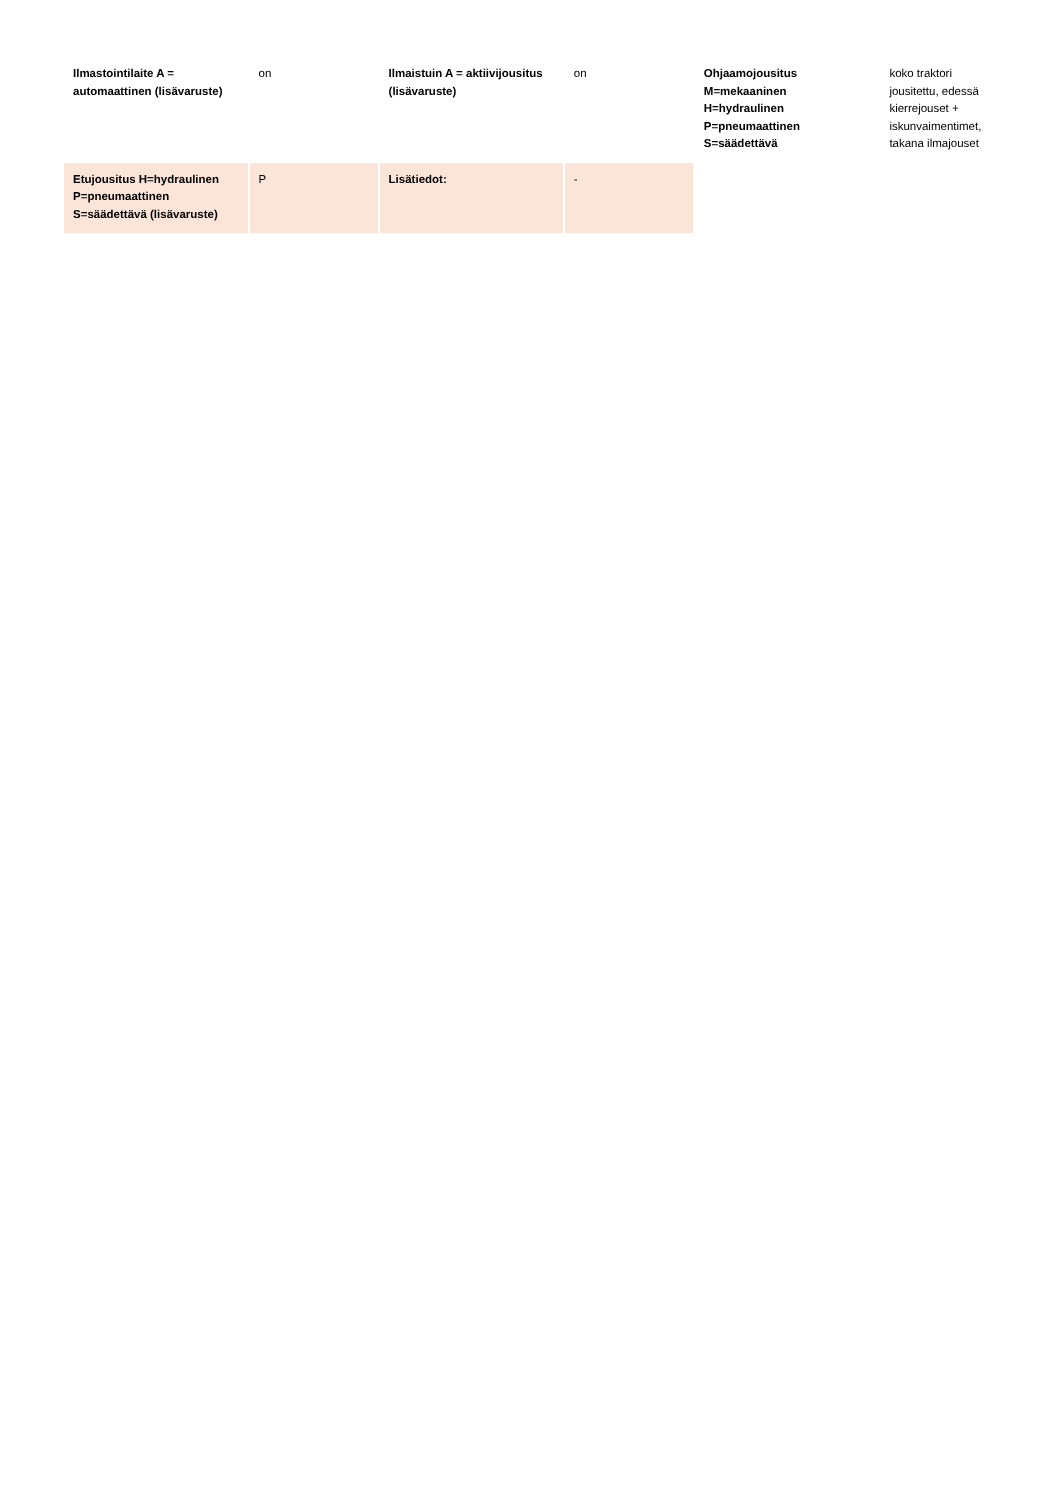| Ilmastointilaite A = automaattinen (lisävaruste) | on | Ilmaistuin A = aktiivijousitus (lisävaruste) | on | Ohjaamojousitus M=mekaaninen H=hydraulinen P=pneumaattinen S=säädettävä | koko traktori jousitettu, edessä kierrejouset + iskunvaimentimet, takana ilmajouset |
| Etujousitus H=hydraulinen P=pneumaattinen S=säädettävä (lisävaruste) | P | Lisätiedot: | - | | |